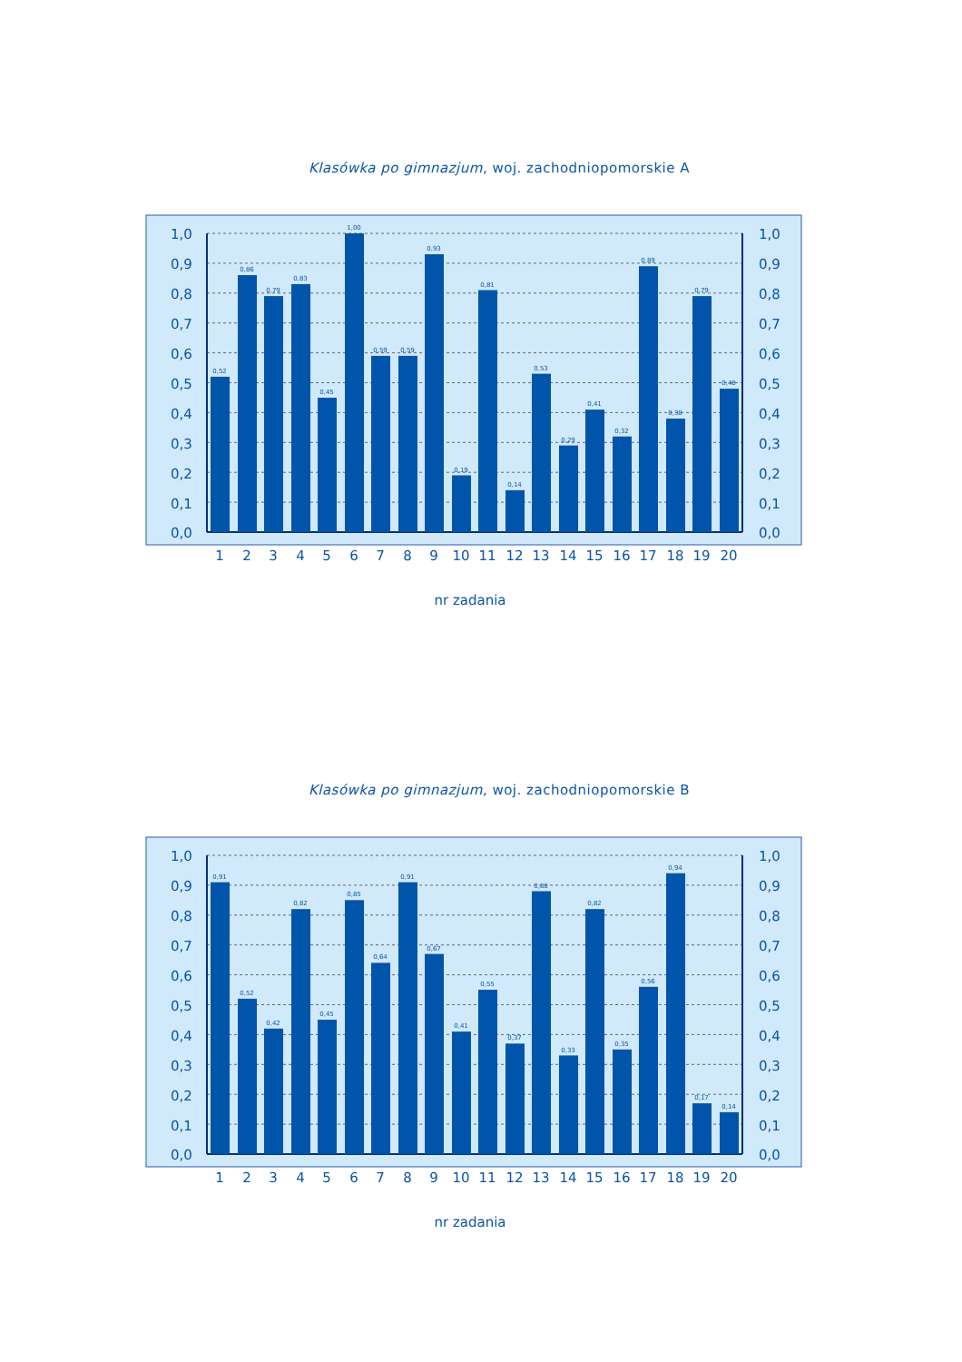Klasówka po gimnazjum, woj. zachodniopomorskie A
0,52
0,86
0,79
0,83
0,45
1,00
0,59
0,59
0,93
0,19
0,81
0,14
0,53
0,29
0,41
0,32
0,89
0,38
0,79
0,48
1,0
1,0
0,9
0,9
0,8
0,8
0,7
0,7
0,6
0,6
0,5
0,5
0,4
0,4
0,3
0,3
0,2
0,2
0,1
0,1
0,0
0,0
1
2
3
4
5
6
7
8
9
10
11
12
13
14
15
16
17
18
19
20
nr zadania
Klasówka po gimnazjum, woj. zachodniopomorskie B
0,91
0,52
0,42
0,82
0,45
0,85
0,64
0,91
0,67
0,41
0,55
0,37
0,88
0,33
0,82
0,35
0,56
0,94
0,17
0,14
1,0
1,0
0,9
0,9
0,8
0,8
0,7
0,7
0,6
0,6
0,5
0,5
0,4
0,4
0,3
0,3
0,2
0,2
0,1
0,1
0,0
0,0
1
2
3
4
5
6
7
8
9
10
11
12
13
14
15
16
17
18
19
20
nr zadania